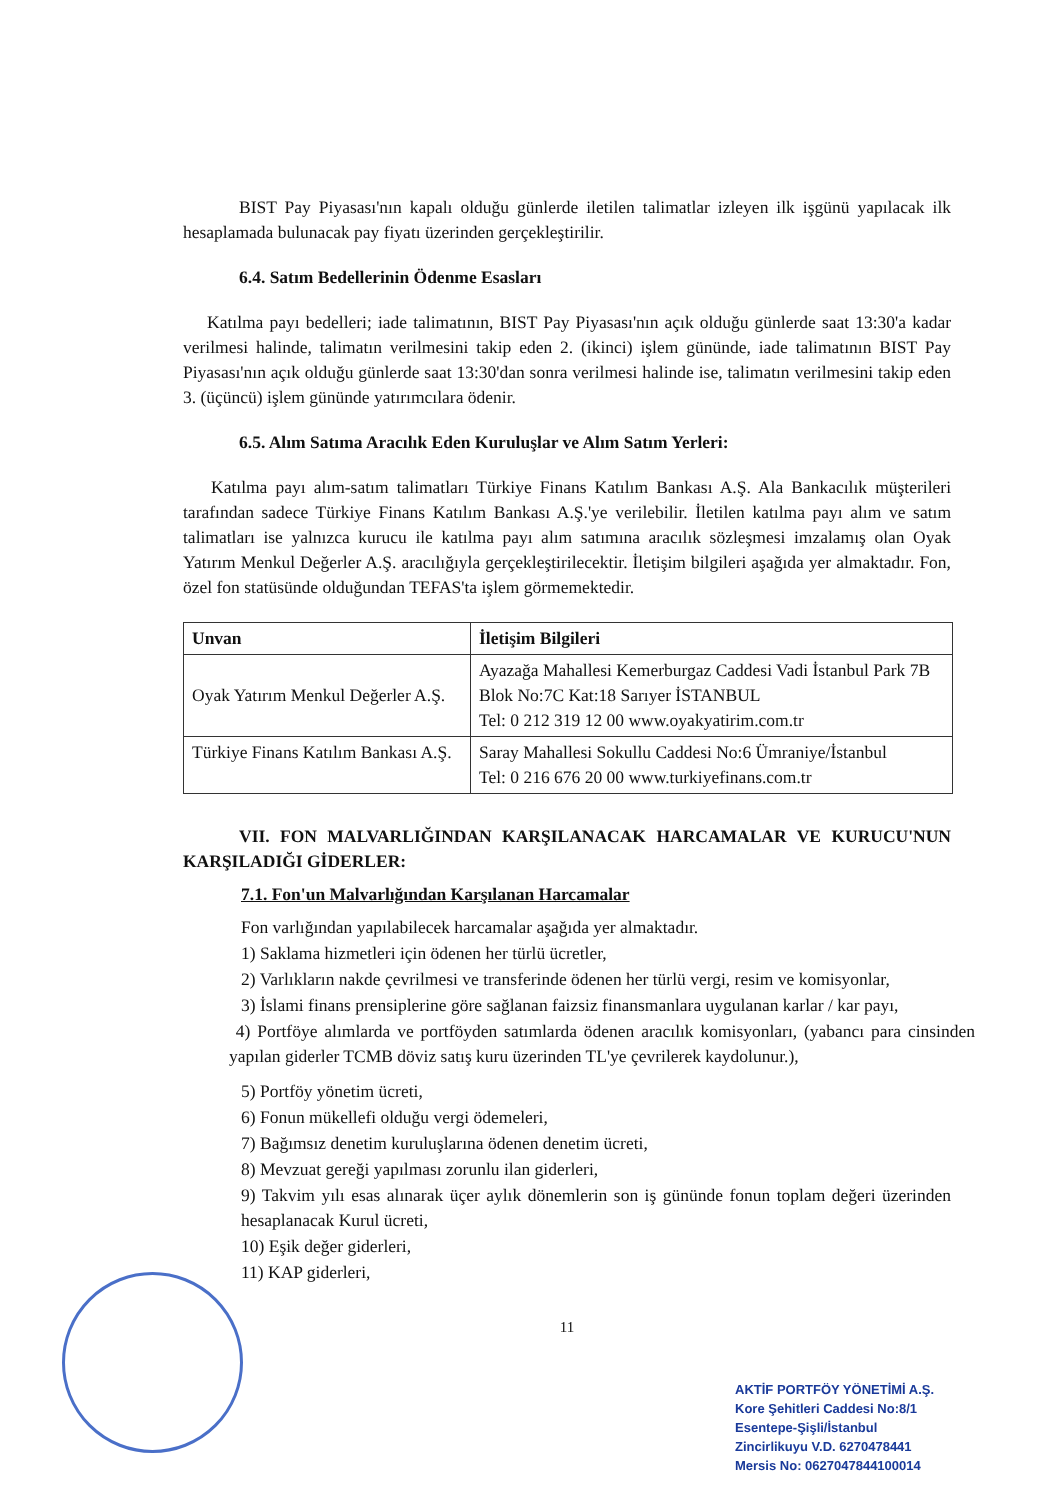BIST Pay Piyasası'nın kapalı olduğu günlerde iletilen talimatlar izleyen ilk işgünü yapılacak ilk hesaplamada bulunacak pay fiyatı üzerinden gerçekleştirilir.
6.4. Satım Bedellerinin Ödenme Esasları
Katılma payı bedelleri; iade talimatının, BIST Pay Piyasası'nın açık olduğu günlerde saat 13:30'a kadar verilmesi halinde, talimatın verilmesini takip eden 2. (ikinci) işlem gününde, iade talimatının BIST Pay Piyasası'nın açık olduğu günlerde saat 13:30'dan sonra verilmesi halinde ise, talimatın verilmesini takip eden 3. (üçüncü) işlem gününde yatırımcılara ödenir.
6.5. Alım Satıma Aracılık Eden Kuruluşlar ve Alım Satım Yerleri:
Katılma payı alım-satım talimatları Türkiye Finans Katılım Bankası A.Ş. Ala Bankacılık müşterileri tarafından sadece Türkiye Finans Katılım Bankası A.Ş.'ye verilebilir. İletilen katılma payı alım ve satım talimatları ise yalnızca kurucu ile katılma payı alım satımına aracılık sözleşmesi imzalamış olan Oyak Yatırım Menkul Değerler A.Ş. aracılığıyla gerçekleştirilecektir. İletişim bilgileri aşağıda yer almaktadır. Fon, özel fon statüsünde olduğundan TEFAS'ta işlem görmemektedir.
| Unvan | İletişim Bilgileri |
| --- | --- |
| Oyak Yatırım Menkul Değerler A.Ş. | Ayazağa Mahallesi Kemerburgaz Caddesi Vadi İstanbul Park 7B Blok No:7C Kat:18 Sarıyer İSTANBUL Tel: 0 212 319 12 00 www.oyakyatirim.com.tr |
| Türkiye Finans Katılım Bankası A.Ş. | Saray Mahallesi Sokullu Caddesi No:6 Ümraniye/İstanbul Tel: 0 216 676 20 00 www.turkiyefinans.com.tr |
VII. FON MALVARLIĞINDAN KARŞILANACAK HARCAMALAR VE KURUCU'NUN KARŞILADIĞI GİDERLER:
7.1. Fon'un Malvarlığından Karşılanan Harcamalar
Fon varlığından yapılabilecek harcamalar aşağıda yer almaktadır.
1) Saklama hizmetleri için ödenen her türlü ücretler,
2) Varlıkların nakde çevrilmesi ve transferinde ödenen her türlü vergi, resim ve komisyonlar,
3) İslami finans prensiplerine göre sağlanan faizsiz finansmanlara uygulanan karlar / kar payı,
4) Portföye alımlarda ve portföyden satımlarda ödenen aracılık komisyonları, (yabancı para cinsinden yapılan giderler TCMB döviz satış kuru üzerinden TL'ye çevrilerek kaydolunur.),
5) Portföy yönetim ücreti,
6) Fonun mükellefi olduğu vergi ödemeleri,
7) Bağımsız denetim kuruluşlarına ödenen denetim ücreti,
8) Mevzuat gereği yapılması zorunlu ilan giderleri,
9) Takvim yılı esas alınarak üçer aylık dönemlerin son iş gününde fonun toplam değeri üzerinden hesaplanacak Kurul ücreti,
10) Eşik değer giderleri,
11) KAP giderleri,
11
AKTİF PORTFÖY YÖNETİMİ A.Ş.
Kore Şehitleri Caddesi No:8/1
Esentepe-Şişli/İstanbul
Zincirlikuyu V.D. 6270478441
Mersis No: 0627047844100014